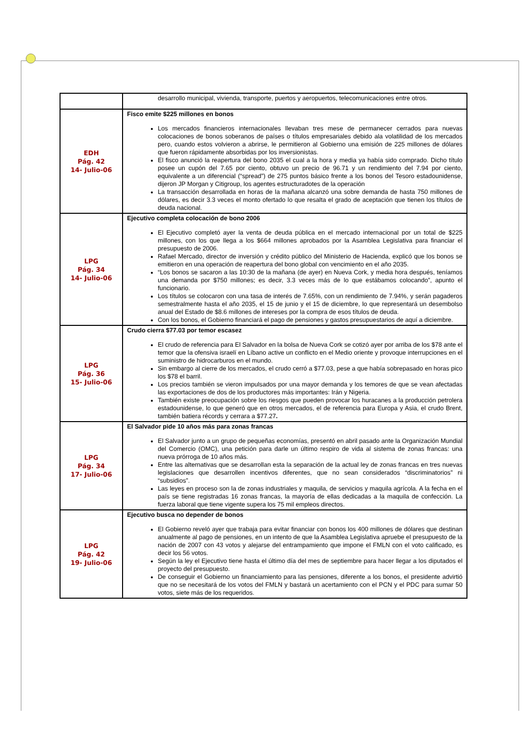| | desarrollo municipal, vivienda, transporte, puertos y aeropuertos, telecomunicaciones entre otros. |
| EDH Pág. 42 14- Julio-06 | Fisco emite $225 millones en bonos Los mercados financieros internacionales llevaban tres mese de permanecer cerrados para nuevas colocaciones de bonos soberanos de países o títulos empresariales debido ala volatilidad de los mercados pero, cuando estos volvieron a abrirse, le permitieron al Gobierno una emisión de 225 millones de dólares que fueron rápidamente absorbidas por los inversionistas. El fisco anunció la reapertura del bono 2035 el cual a la hora y media ya había sido comprado. Dicho título posee un cupón del 7.65 por ciento, obtuvo un precio de 96.71 y un rendimiento del 7.94 por ciento, equivalente a un diferencial (“spread”) de 275 puntos básico frente a los bonos del Tesoro estadounidense, dijeron JP Morgan y Citigroup, los agentes estructuradotes de la operación La transacción desarrollada en horas de la mañana alcanzó una sobre demanda de hasta 750 millones de dólares, es decir 3.3 veces el monto ofertado lo que resalta el grado de aceptación que tienen los títulos de deuda nacional. |
| LPG Pág. 34 14- Julio-06 | Ejecutivo completa colocación de bono 2006 El Ejecutivo completó ayer la venta de deuda pública en el mercado internacional por un total de $225 millones, con los que llega a los $664 millones aprobados por la Asamblea Legislativa para financiar el presupuesto de 2006. Rafael Mercado, director de inversión y crédito público del Ministerio de Hacienda, explicó que los bonos se emitieron en una operación de reapertura del bono global con vencimiento en el año 2035. “Los bonos se sacaron a las 10:30 de la mañana (de ayer) en Nueva Cork, y media hora después, teníamos una demanda por $750 millones; es decir, 3.3 veces más de lo que estábamos colocando”, apunto el funcionario. Los títulos se colocaron con una tasa de interés de 7.65%, con un rendimiento de 7.94%, y serán pagaderos semestralmente hasta el año 2035, el 15 de junio y el 15 de diciembre, lo que representará un desembolso anual del Estado de $8.6 millones de intereses por la compra de esos títulos de deuda. Con los bonos, el Gobierno financiará el pago de pensiones y gastos presupuestarios de aquí a diciembre. |
| LPG Pág. 36 15- Julio-06 | Crudo cierra $77.03 por temor escasez El crudo de referencia para El Salvador en la bolsa de Nueva Cork se cotizó ayer por arriba de los $78 ante el temor que la ofensiva israelí en Líbano active un conflicto en el Medio oriente y provoque interrupciones en el suministro de hidrocarburos en el mundo. Sin embargo al cierre de los mercados, el crudo cerró a $77.03, pese a que había sobrepasado en horas pico los $78 el barril. Los precios también se vieron impulsados por una mayor demanda y los temores de que se vean afectadas las exportaciones de dos de los productores más importantes: Irán y Nigeria. También existe preocupación sobre los riesgos que pueden provocar los huracanes a la producción petrolera estadounidense, lo que generó que en otros mercados, el de referencia para Europa y Asia, el crudo Brent, también batiera récords y cerrara a $77.27 . |
| LPG Pág. 34 17- Julio-06 | El Salvador pide 10 años más para zonas francas El Salvador junto a un grupo de pequeñas economías, presentó en abril pasado ante la Organización Mundial del Comercio (OMC), una petición para darle un último respiro de vida al sistema de zonas francas: una nueva prórroga de 10 años más. Entre las alternativas que se desarrollan esta la separación de la actual ley de zonas francas en tres nuevas legislaciones que desarrollen incentivos diferentes, que no sean considerados “discriminatorios” ni “subsidios”. Las leyes en proceso son la de zonas industriales y maquila, de servicios y maquila agrícola. A la fecha en el país se tiene registradas 16 zonas francas, la mayoría de ellas dedicadas a la maquila de confección. La fuerza laboral que tiene vigente supera los 75 mil empleos directos. |
| LPG Pág. 42 19- Julio-06 | Ejecutivo busca no depender de bonos El Gobierno reveló ayer que trabaja para evitar financiar con bonos los 400 millones de dólares que destinan anualmente al pago de pensiones, en un intento de que la Asamblea Legislativa apruebe el presupuesto de la nación de 2007 con 43 votos y alejarse del entrampamiento que impone el FMLN con el voto calificado, es decir los 56 votos. Según la ley el Ejecutivo tiene hasta el último día del mes de septiembre para hacer llegar a los diputados el proyecto del presupuesto. De conseguir el Gobierno un financiamiento para las pensiones, diferente a los bonos, el presidente advirtió que no se necesitará de los votos del FMLN y bastará un acertamiento con el PCN y el PDC para sumar 50 votos, siete más de los requeridos. |